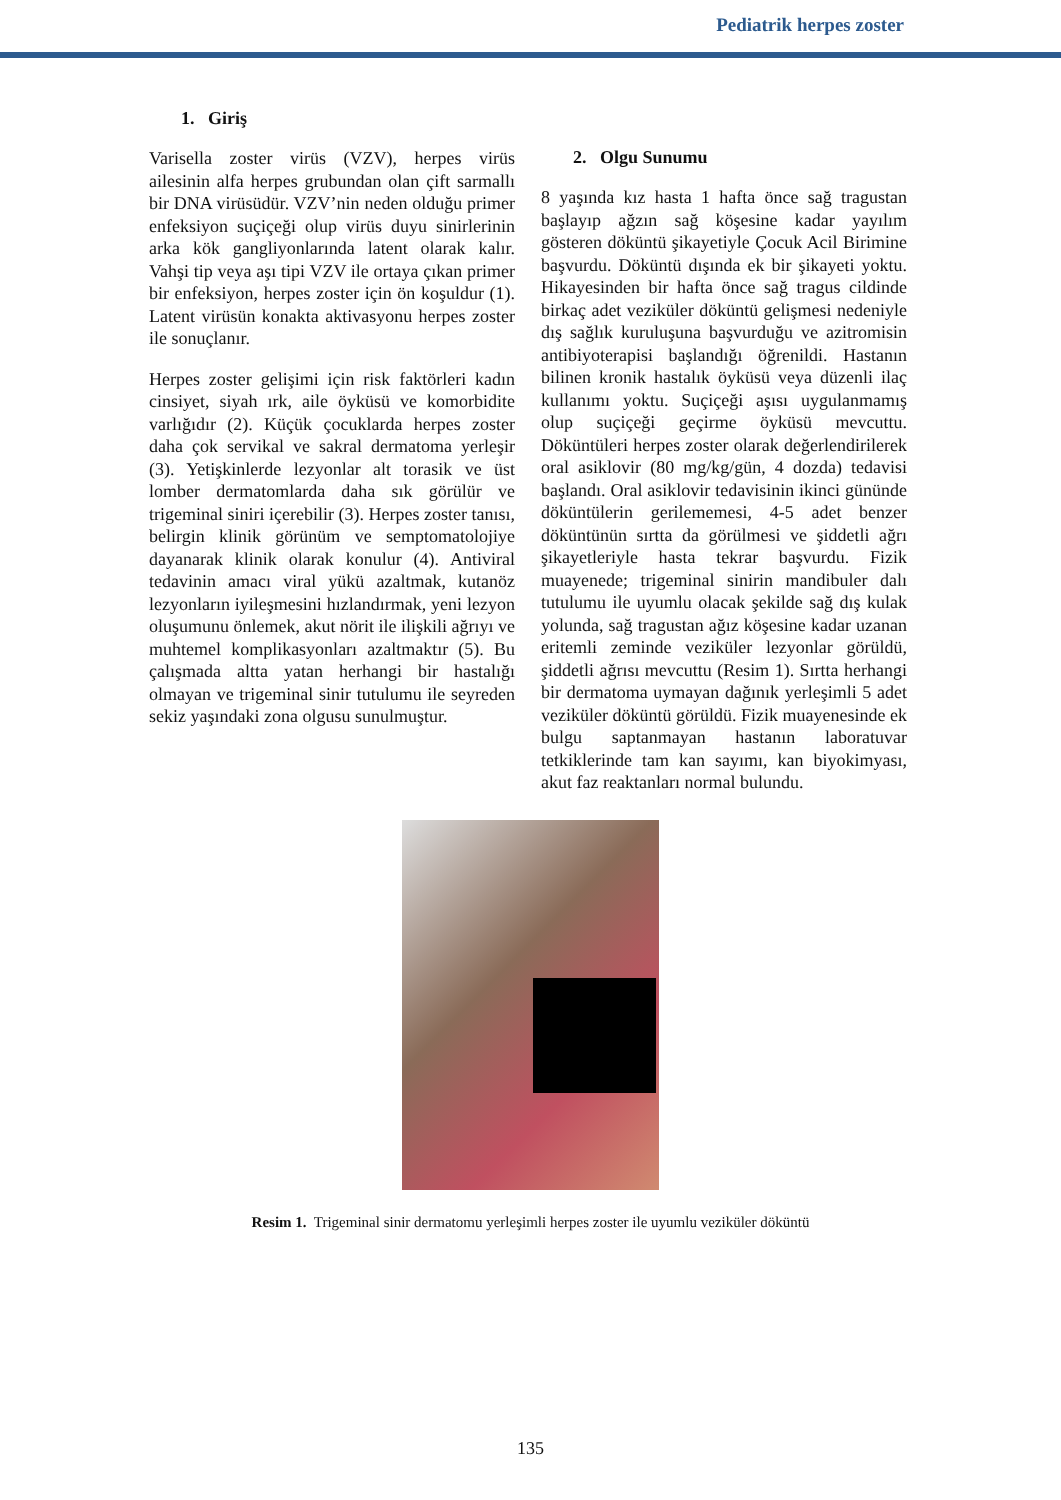Pediatrik herpes zoster
1. Giriş
Varisella zoster virüs (VZV), herpes virüs ailesinin alfa herpes grubundan olan çift sarmallı bir DNA virüsüdür. VZV’nin neden olduğu primer enfeksiyon suçiçeği olup virüs duyu sinirlerinin arka kök gangliyonlarında latent olarak kalır. Vahşi tip veya aşı tipi VZV ile ortaya çıkan primer bir enfeksiyon, herpes zoster için ön koşuldur (1). Latent virüsün konakta aktivasyonu herpes zoster ile sonuçlanır.
Herpes zoster gelişimi için risk faktörleri kadın cinsiyet, siyah ırk, aile öyküsü ve komorbidite varlığıdır (2). Küçük çocuklarda herpes zoster daha çok servikal ve sakral dermatoma yerleşir (3). Yetişkinlerde lezyonlar alt torasik ve üst lomber dermatomlarda daha sık görülür ve trigeminal siniri içerebilir (3). Herpes zoster tanısı, belirgin klinik görünüm ve semptomatolojiye dayanarak klinik olarak konulur (4). Antiviral tedavinin amacı viral yükü azaltmak, kutanöz lezyonların iyileşmesini hızlandırmak, yeni lezyon oluşumunu önlemek, akut nörit ile ilişkili ağrıyı ve muhtemel komplikasyonları azaltmaktır (5). Bu çalışmada altta yatan herhangi bir hastalığı olmayan ve trigeminal sinir tutulumu ile seyreden sekiz yaşındaki zona olgusu sunulmuştur.
2. Olgu Sunumu
8 yaşında kız hasta 1 hafta önce sağ tragustan başlayıp ağzın sağ köşesine kadar yayılım gösteren döküntü şikayetiyle Çocuk Acil Birimine başvurdu. Döküntü dışında ek bir şikayeti yoktu. Hikayesinden bir hafta önce sağ tragus cildinde birkaç adet veziküler döküntü gelişmesi nedeniyle dış sağlık kuruluşuna başvurduğu ve azitromisin antibiyoterapisi başlandığı öğrenildi. Hastanın bilinen kronik hastalık öyküsü veya düzenli ilaç kullanımı yoktu. Suçiçeği aşısı uygulanmamış olup suçiçeği geçirme öyküsü mevcuttu. Döküntüleri herpes zoster olarak değerlendirilerek oral asiklovir (80 mg/kg/gün, 4 dozda) tedavisi başlandı. Oral asiklovir tedavisinin ikinci gününde döküntülerin gerilememesi, 4-5 adet benzer döküntünün sırtta da görülmesi ve şiddetli ağrı şikayetleriyle hasta tekrar başvurdu. Fizik muayenede; trigeminal sinirin mandibuler dalı tutulumu ile uyumlu olacak şekilde sağ dış kulak yolunda, sağ tragustan ağız köşesine kadar uzanan eritemli zeminde veziküler lezyonlar görüldü, şiddetli ağrısı mevcuttu (Resim 1). Sırtta herhangi bir dermatoma uymayan dağınık yerleşimli 5 adet veziküler döküntü görüldü. Fizik muayenesinde ek bulgu saptanmayan hastanın laboratuvar tetkiklerinde tam kan sayımı, kan biyokimyası, akut faz reaktanları normal bulundu.
Resim 1. Trigeminal sinir dermatomu yerleşimli herpes zoster ile uyumlu veziküler döküntü
135